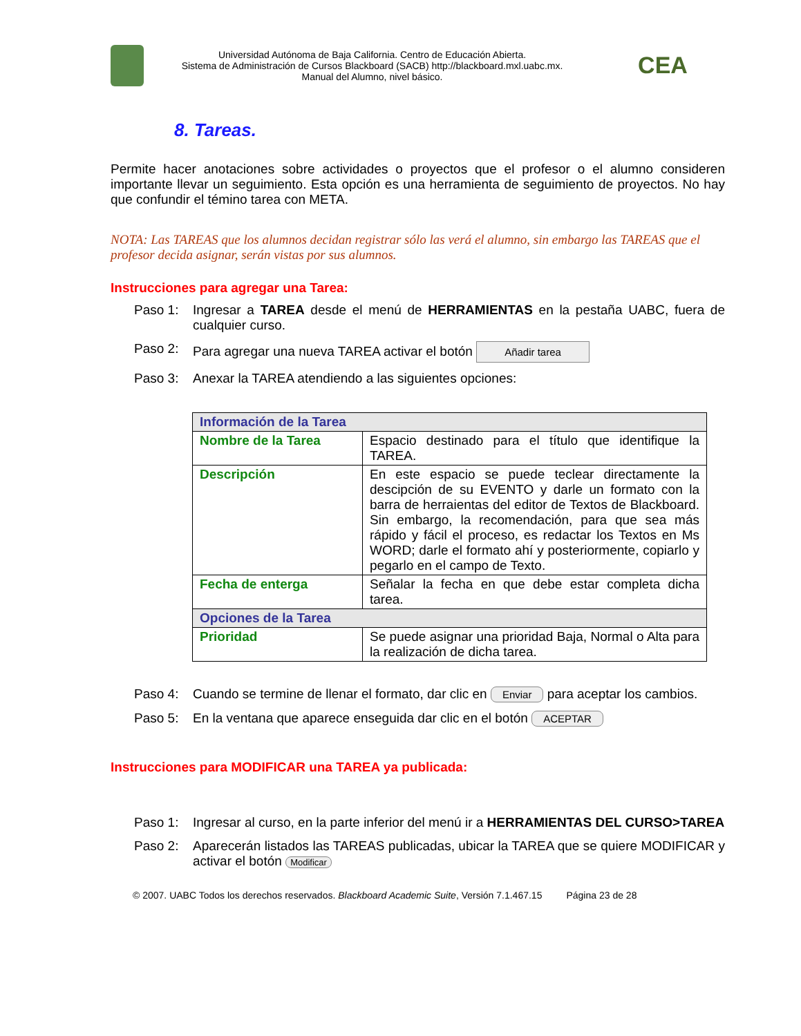Universidad Autónoma de Baja California. Centro de Educación Abierta.
Sistema de Administración de Cursos Blackboard (SACB) http://blackboard.mxl.uabc.mx.
Manual del Alumno, nivel básico.
CEA
8. Tareas.
Permite hacer anotaciones sobre actividades o proyectos que el profesor o el alumno consideren importante llevar un seguimiento. Esta opción es una herramienta de seguimiento de proyectos. No hay que confundir el témino tarea con META.
NOTA: Las TAREAS que los alumnos decidan registrar sólo las verá el alumno, sin embargo las TAREAS que el profesor decida asignar, serán vistas por sus alumnos.
Instrucciones para agregar una Tarea:
Paso 1: Ingresar a TAREA desde el menú de HERRAMIENTAS en la pestaña UABC, fuera de cualquier curso.
Paso 2: Para agregar una nueva TAREA activar el botón Añadir tarea
Paso 3: Anexar la TAREA atendiendo a las siguientes opciones:
| Información de la Tarea | |
| Nombre de la Tarea | Espacio destinado para el título que identifique la TAREA. |
| Descripción | En este espacio se puede teclear directamente la descipción de su EVENTO y darle un formato con la barra de herraientas del editor de Textos de Blackboard. Sin embargo, la recomendación, para que sea más rápido y fácil el proceso, es redactar los Textos en Ms WORD; darle el formato ahí y posteriormente, copiarlo y pegarlo en el campo de Texto. |
| Fecha de enterga | Señalar la fecha en que debe estar completa dicha tarea. |
| Opciones de la Tarea | |
| Prioridad | Se puede asignar una prioridad Baja, Normal o Alta para la realización de dicha tarea. |
Paso 4: Cuando se termine de llenar el formato, dar clic en Enviar para aceptar los cambios.
Paso 5: En la ventana que aparece enseguida dar clic en el botón ACEPTAR
Instrucciones para MODIFICAR una TAREA ya publicada:
Paso 1: Ingresar al curso, en la parte inferior del menú ir a HERRAMIENTAS DEL CURSO>TAREA
Paso 2: Aparecerán listados las TAREAS publicadas, ubicar la TAREA que se quiere MODIFICAR y activar el botón Modificar
© 2007. UABC Todos los derechos reservados. Blackboard Academic Suite, Versión 7.1.467.15 Página 23 de 28